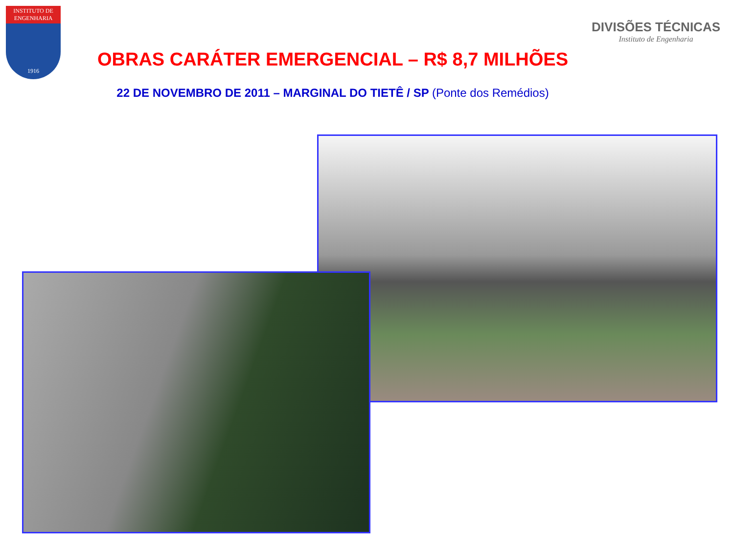INSTITUTO DE ENGENHARIA
1916
DIVISÕES TÉCNICAS
Instituto de Engenharia
OBRAS CARÁTER EMERGENCIAL – R$ 8,7 MILHÕES
22 DE NOVEMBRO DE 2011 – MARGINAL DO TIETÊ / SP (Ponte dos Remédios)